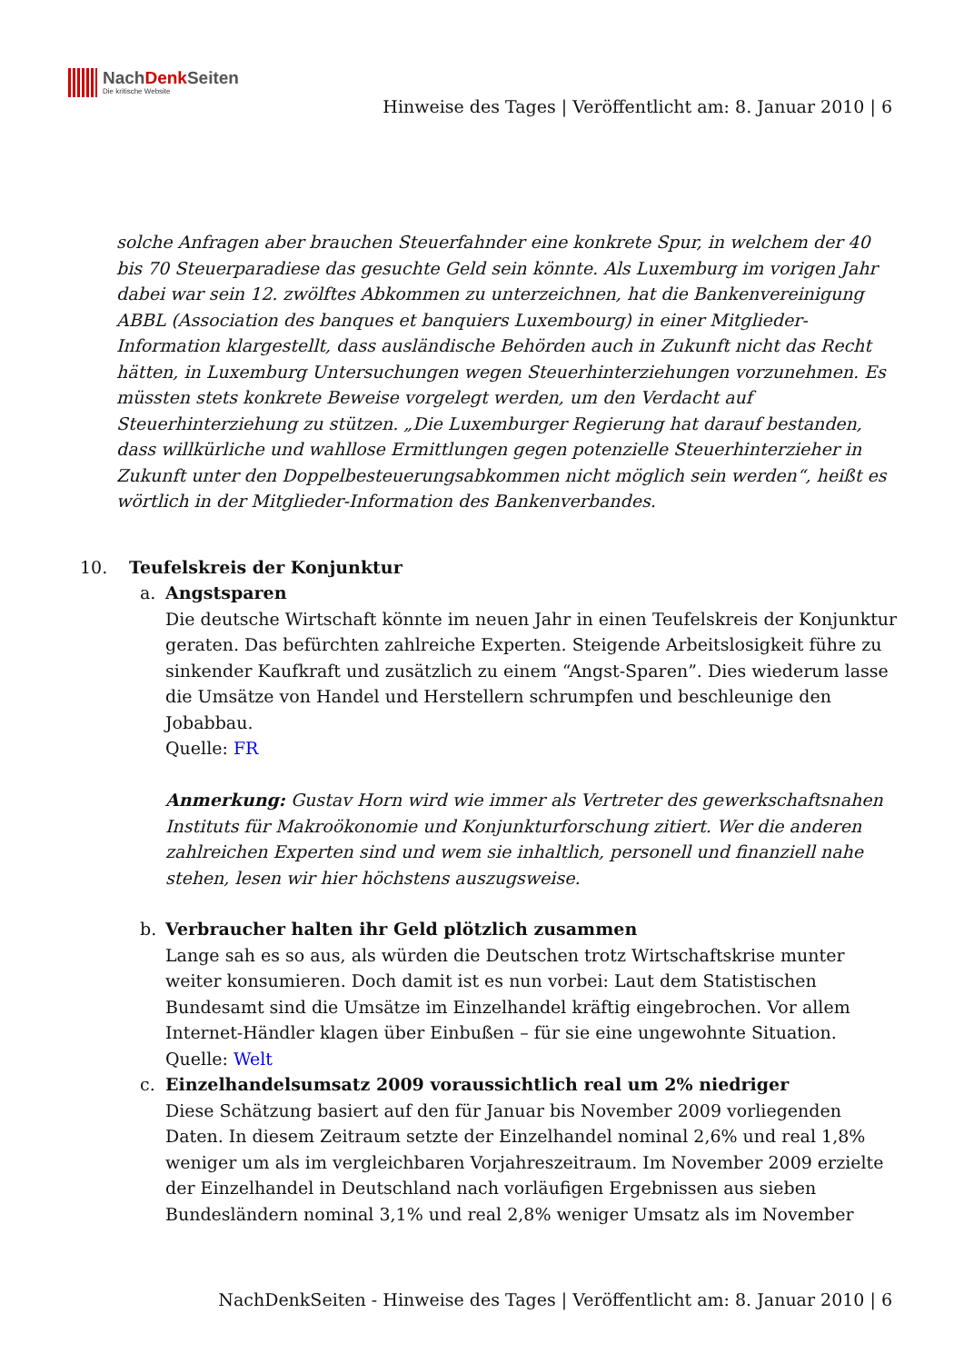NachDenk Seiten
Die kritische Website
Hinweise des Tages | Veröffentlicht am: 8. Januar 2010 | 6
solche Anfragen aber brauchen Steuerfahnder eine konkrete Spur, in welchem der 40 bis 70 Steuerparadiese das gesuchte Geld sein könnte. Als Luxemburg im vorigen Jahr dabei war sein 12. zwölftes Abkommen zu unterzeichnen, hat die Bankenvereinigung ABBL (Association des banques et banquiers Luxembourg) in einer Mitglieder-Information klargestellt, dass ausländische Behörden auch in Zukunft nicht das Recht hätten, in Luxemburg Untersuchungen wegen Steuerhinterziehungen vorzunehmen. Es müssten stets konkrete Beweise vorgelegt werden, um den Verdacht auf Steuerhinterziehung zu stützen. „Die Luxemburger Regierung hat darauf bestanden, dass willkürliche und wahllose Ermittlungen gegen potenzielle Steuerhinterzieher in Zukunft unter den Doppelbesteuerungsabkommen nicht möglich sein werden“, heißt es wörtlich in der Mitglieder-Information des Bankenverbandes.
10. Teufelskreis der Konjunktur
a. Angstsparen
Die deutsche Wirtschaft könnte im neuen Jahr in einen Teufelskreis der Konjunktur geraten. Das befürchten zahlreiche Experten. Steigende Arbeitslosigkeit führe zu sinkender Kaufkraft und zusätzlich zu einem “Angst-Sparen”. Dies wiederum lasse die Umsätze von Handel und Herstellern schrumpfen und beschleunige den Jobabbau.
Quelle: FR
Anmerkung: Gustav Horn wird wie immer als Vertreter des gewerkschaftsnahen Instituts für Makroökonomie und Konjunkturforschung zitiert. Wer die anderen zahlreichen Experten sind und wem sie inhaltlich, personell und finanziell nahe stehen, lesen wir hier höchstens auszugsweise.
b. Verbraucher halten ihr Geld plötzlich zusammen
Lange sah es so aus, als würden die Deutschen trotz Wirtschaftskrise munter weiter konsumieren. Doch damit ist es nun vorbei: Laut dem Statistischen Bundesamt sind die Umsätze im Einzelhandel kräftig eingebrochen. Vor allem Internet-Händler klagen über Einbußen – für sie eine ungewohnte Situation.
Quelle: Welt
c. Einzelhandelsumsatz 2009 voraussichtlich real um 2% niedriger
Diese Schätzung basiert auf den für Januar bis November 2009 vorliegenden Daten. In diesem Zeitraum setzte der Einzelhandel nominal 2,6% und real 1,8% weniger um als im vergleichbaren Vorjahreszeitraum. Im November 2009 erzielte der Einzelhandel in Deutschland nach vorläufigen Ergebnissen aus sieben Bundesländern nominal 3,1% und real 2,8% weniger Umsatz als im November
NachDenkSeiten - Hinweise des Tages | Veröffentlicht am: 8. Januar 2010 | 6